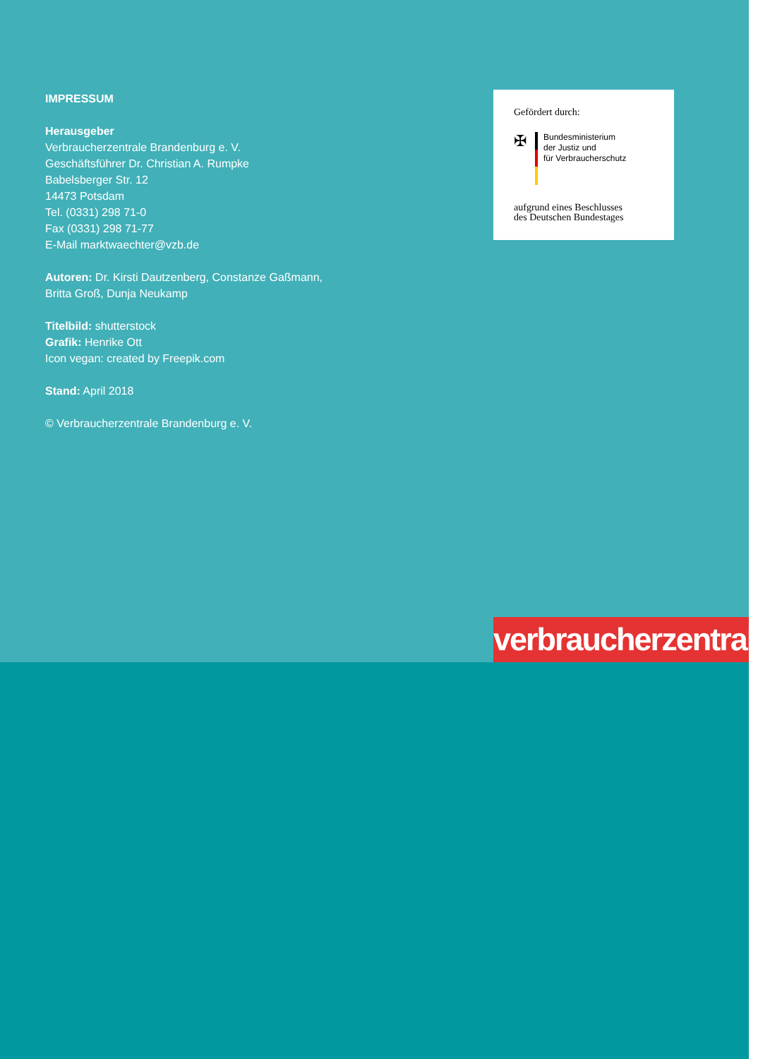IMPRESSUM
Herausgeber
Verbraucherzentrale Brandenburg e. V.
Geschäftsführer Dr. Christian A. Rumpke
Babelsberger Str. 12
14473 Potsdam
Tel. (0331) 298 71-0
Fax (0331) 298 71-77
E-Mail marktwaechter@vzb.de
Autoren: Dr. Kirsti Dautzenberg, Constanze Gaßmann,
Britta Groß, Dunja Neukamp
Titelbild: shutterstock
Grafik: Henrike Ott
Icon vegan: created by Freepik.com
Stand: April 2018
© Verbraucherzentrale Brandenburg e. V.
Gefördert durch:
✠
Bundesministerium
der Justiz und
für Verbraucherschutz
aufgrund eines Beschlusses
des Deutschen Bundestages
verbraucherzentrale